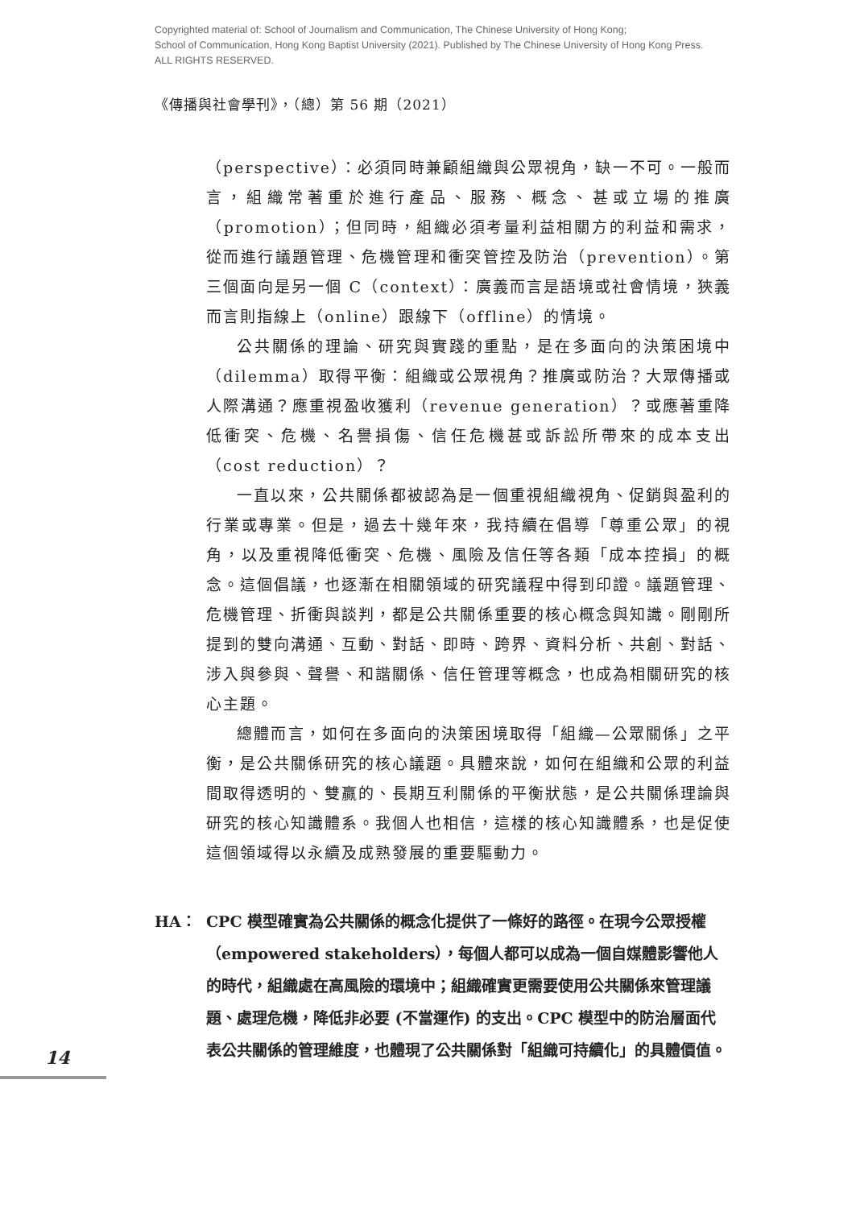Copyrighted material of: School of Journalism and Communication, The Chinese University of Hong Kong;
School of Communication, Hong Kong Baptist University (2021). Published by The Chinese University of Hong Kong Press.
ALL RIGHTS RESERVED.
《傳播與社會學刊》，（總）第 56 期（2021）
（perspective）：必須同時兼顧組織與公眾視角，缺一不可。一般而言，組織常著重於進行產品、服務、概念、甚或立場的推廣（promotion）；但同時，組織必須考量利益相關方的利益和需求，從而進行議題管理、危機管理和衝突管控及防治（prevention）。第三個面向是另一個 C（context）：廣義而言是語境或社會情境，狹義而言則指線上（online）跟線下（offline）的情境。
公共關係的理論、研究與實踐的重點，是在多面向的決策困境中（dilemma）取得平衡：組織或公眾視角？推廣或防治？大眾傳播或人際溝通？應重視盈收獲利（revenue generation）？或應著重降低衝突、危機、名譽損傷、信任危機甚或訴訟所帶來的成本支出（cost reduction）？
一直以來，公共關係都被認為是一個重視組織視角、促銷與盈利的行業或專業。但是，過去十幾年來，我持續在倡導「尊重公眾」的視角，以及重視降低衝突、危機、風險及信任等各類「成本控損」的概念。這個倡議，也逐漸在相關領域的研究議程中得到印證。議題管理、危機管理、折衝與談判，都是公共關係重要的核心概念與知識。剛剛所提到的雙向溝通、互動、對話、即時、跨界、資料分析、共創、對話、涉入與參與、聲譽、和諧關係、信任管理等概念，也成為相關研究的核心主題。
總體而言，如何在多面向的決策困境取得「組織—公眾關係」之平衡，是公共關係研究的核心議題。具體來說，如何在組織和公眾的利益間取得透明的、雙贏的、長期互利關係的平衡狀態，是公共關係理論與研究的核心知識體系。我個人也相信，這樣的核心知識體系，也是促使這個領域得以永續及成熟發展的重要驅動力。
HA： CPC 模型確實為公共關係的概念化提供了一條好的路徑。在現今公眾授權（empowered stakeholders），每個人都可以成為一個自媒體影響他人的時代，組織處在高風險的環境中；組織確實更需要使用公共關係來管理議題、處理危機，降低非必要 (不當運作) 的支出。CPC 模型中的防治層面代表公共關係的管理維度，也體現了公共關係對「組織可持續化」的具體價值。
14